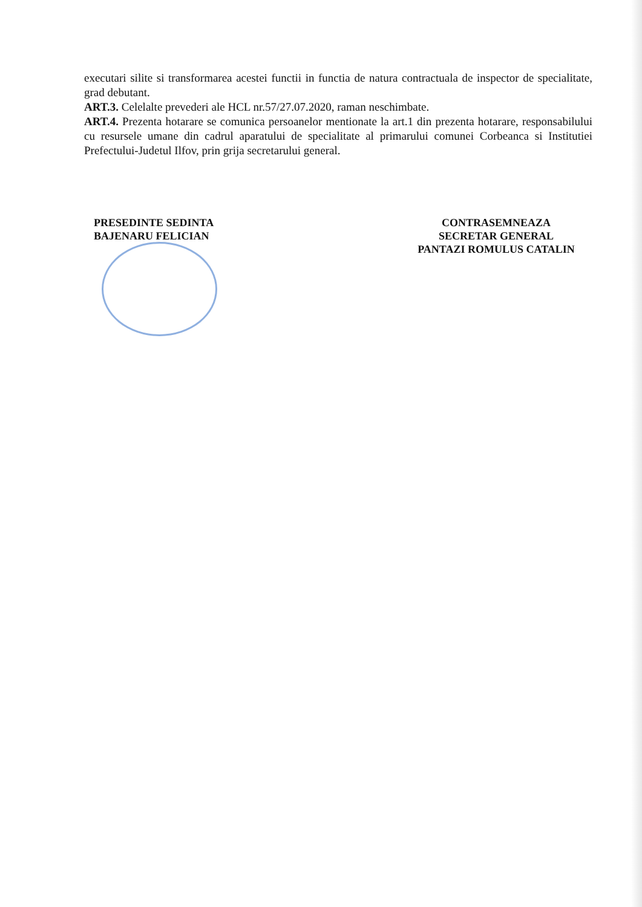executari silite si transformarea acestei functii in functia de natura contractuala de inspector de specialitate, grad debutant.
ART.3. Celelalte prevederi ale HCL nr.57/27.07.2020, raman neschimbate.
ART.4. Prezenta hotarare se comunica persoanelor mentionate la art.1 din prezenta hotarare, responsabilului cu resursele umane din cadrul aparatului de specialitate al primarului comunei Corbeanca si Institutiei Prefectului-Judetul Ilfov, prin grija secretarului general.
PRESEDINTE SEDINTA
BAJENARU FELICIAN
CONTRASEMNEAZA
SECRETAR GENERAL
PANTAZI ROMULUS CATALIN